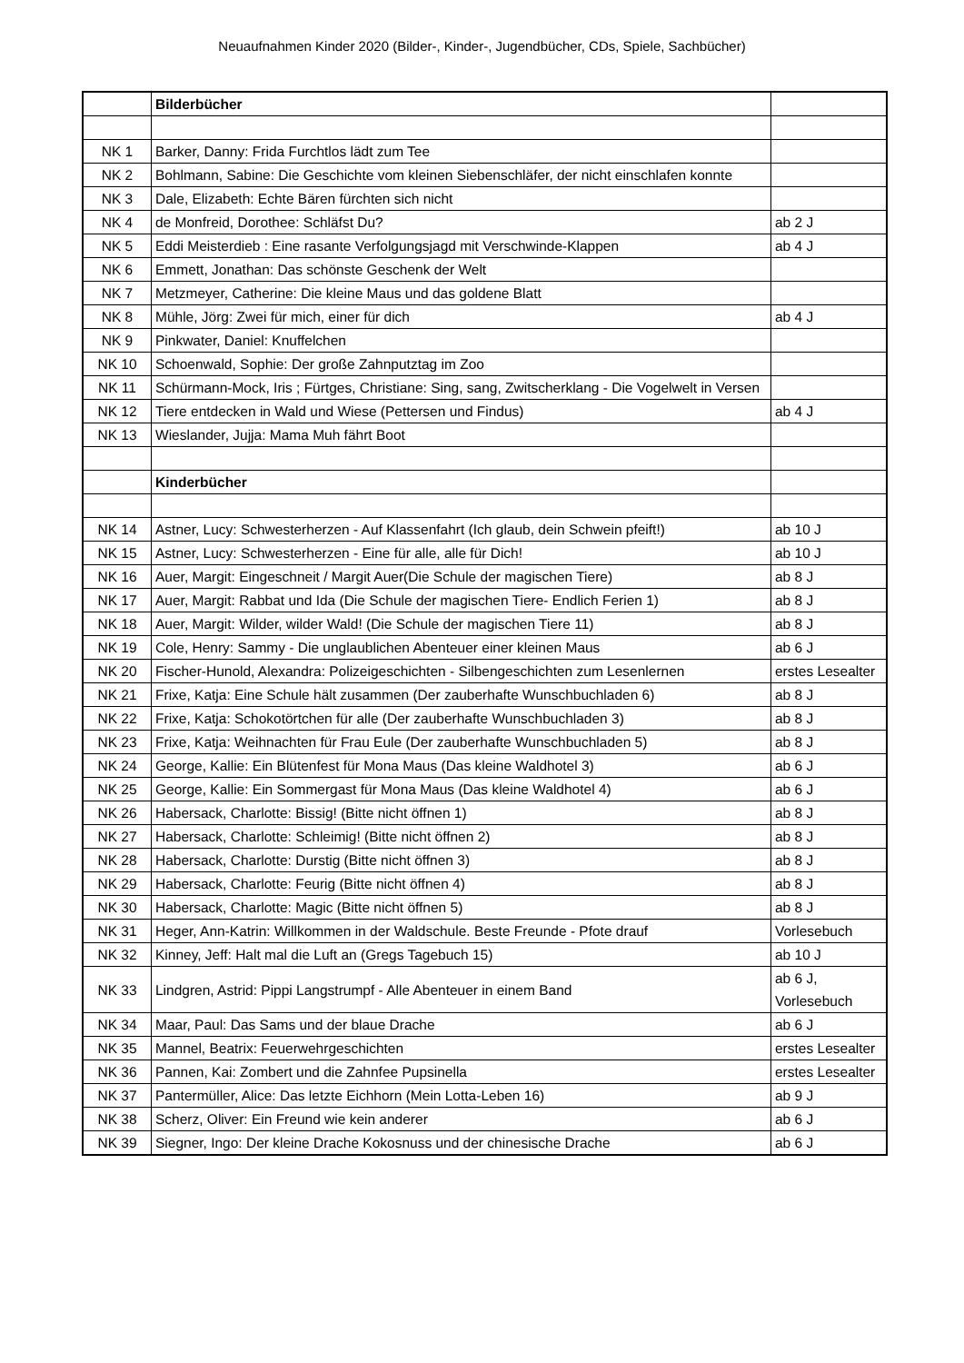Neuaufnahmen Kinder 2020 (Bilder-, Kinder-, Jugendbücher, CDs, Spiele, Sachbücher)
| | Bilderbücher | |
| NK 1 | Barker, Danny: Frida Furchtlos lädt zum Tee | |
| NK 2 | Bohlmann, Sabine: Die Geschichte vom kleinen Siebenschläfer, der nicht einschlafen konnte | |
| NK 3 | Dale, Elizabeth: Echte Bären fürchten sich nicht | |
| NK 4 | de Monfreid, Dorothee: Schläfst Du? | ab 2 J |
| NK 5 | Eddi Meisterdieb : Eine rasante Verfolgungsjagd mit Verschwinde-Klappen | ab 4 J |
| NK 6 | Emmett, Jonathan: Das schönste Geschenk der Welt | |
| NK 7 | Metzmeyer, Catherine: Die kleine Maus und das goldene Blatt | |
| NK 8 | Mühle, Jörg: Zwei für mich, einer für dich | ab 4 J |
| NK 9 | Pinkwater, Daniel: Knuffelchen | |
| NK 10 | Schoenwald, Sophie: Der große Zahnputztag im Zoo | |
| NK 11 | Schürmann-Mock, Iris ; Fürtges, Christiane: Sing, sang, Zwitscherklang - Die Vogelwelt in Versen | |
| NK 12 | Tiere entdecken in Wald und Wiese (Pettersen und Findus) | ab 4 J |
| NK 13 | Wieslander, Jujja: Mama Muh fährt Boot | |
| | Kinderbücher | |
| NK 14 | Astner, Lucy: Schwesterherzen - Auf Klassenfahrt (Ich glaub, dein Schwein pfeift!) | ab 10 J |
| NK 15 | Astner, Lucy: Schwesterherzen - Eine für alle, alle für Dich! | ab 10 J |
| NK 16 | Auer, Margit: Eingeschneit / Margit Auer(Die Schule der magischen Tiere) | ab 8 J |
| NK 17 | Auer, Margit: Rabbat und Ida (Die Schule der magischen Tiere- Endlich Ferien 1) | ab 8 J |
| NK 18 | Auer, Margit: Wilder, wilder Wald! (Die Schule der magischen Tiere 11) | ab 8 J |
| NK 19 | Cole, Henry: Sammy - Die unglaublichen Abenteuer einer kleinen Maus | ab 6 J |
| NK 20 | Fischer-Hunold, Alexandra: Polizeigeschichten - Silbengeschichten zum Lesenlernen | erstes Lesealter |
| NK 21 | Frixe, Katja: Eine Schule hält zusammen (Der zauberhafte Wunschbuchladen 6) | ab 8 J |
| NK 22 | Frixe, Katja: Schokotörtchen für alle (Der zauberhafte Wunschbuchladen 3) | ab 8 J |
| NK 23 | Frixe, Katja: Weihnachten für Frau Eule (Der zauberhafte Wunschbuchladen 5) | ab 8 J |
| NK 24 | George, Kallie: Ein Blütenfest für Mona Maus (Das kleine Waldhotel 3) | ab 6 J |
| NK 25 | George, Kallie: Ein Sommergast für Mona Maus (Das kleine Waldhotel 4) | ab 6 J |
| NK 26 | Habersack, Charlotte: Bissig! (Bitte nicht öffnen 1) | ab 8 J |
| NK 27 | Habersack, Charlotte: Schleimig! (Bitte nicht öffnen 2) | ab 8 J |
| NK 28 | Habersack, Charlotte: Durstig (Bitte nicht öffnen 3) | ab 8 J |
| NK 29 | Habersack, Charlotte: Feurig (Bitte nicht öffnen 4) | ab 8 J |
| NK 30 | Habersack, Charlotte: Magic (Bitte nicht öffnen 5) | ab 8 J |
| NK 31 | Heger, Ann-Katrin: Willkommen in der Waldschule. Beste Freunde - Pfote drauf | Vorlesebuch |
| NK 32 | Kinney, Jeff: Halt mal die Luft an (Gregs Tagebuch 15) | ab 10 J |
| NK 33 | Lindgren, Astrid: Pippi Langstrumpf - Alle Abenteuer in einem Band | ab 6 J, Vorlesebuch |
| NK 34 | Maar, Paul: Das Sams und der blaue Drache | ab 6 J |
| NK 35 | Mannel, Beatrix: Feuerwehrgeschichten | erstes Lesealter |
| NK 36 | Pannen, Kai: Zombert und die Zahnfee Pupsinella | erstes Lesealter |
| NK 37 | Pantermüller, Alice: Das letzte Eichhorn (Mein Lotta-Leben 16) | ab 9 J |
| NK 38 | Scherz, Oliver: Ein Freund wie kein anderer | ab 6 J |
| NK 39 | Siegner, Ingo: Der kleine Drache Kokosnuss und der chinesische Drache | ab 6 J |